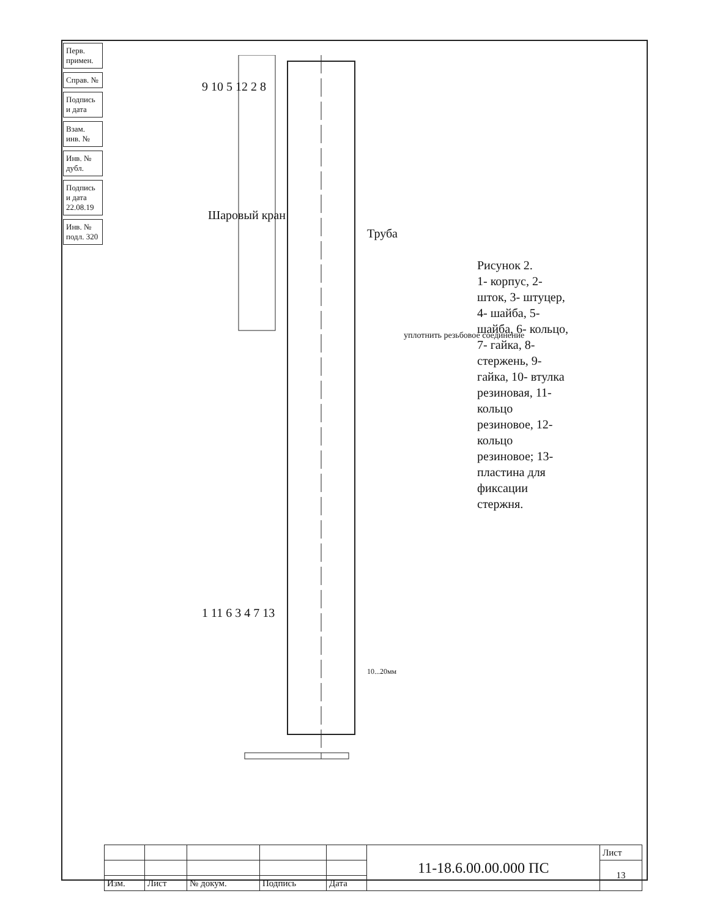Перв. примен.
Справ. №
Подпись и дата
Взам. инв. №
Инв. № дубл.
Подпись и дата 22.08.19
Инв. № подл. 320
9 10 5 12 2 8
Шаровый кран
Труба
уплотнить резьбовое соединение
1 11 6 3 4 7 13
10...20мм
Рисунок 2.
1- корпус, 2- шток, 3- штуцер, 4- шайба, 5- шайба, 6- кольцо, 7- гайка, 8- стержень, 9- гайка, 10- втулка резиновая, 11- кольцо резиновое, 12- кольцо резиновое; 13- пластина для фиксации стержня.
| | | | | | 11-18.6.00.00.000 ПС | Лист |
| | | | | | | 13 |
| Изм. | Лист | № докум. | Подпись | Дата | | |